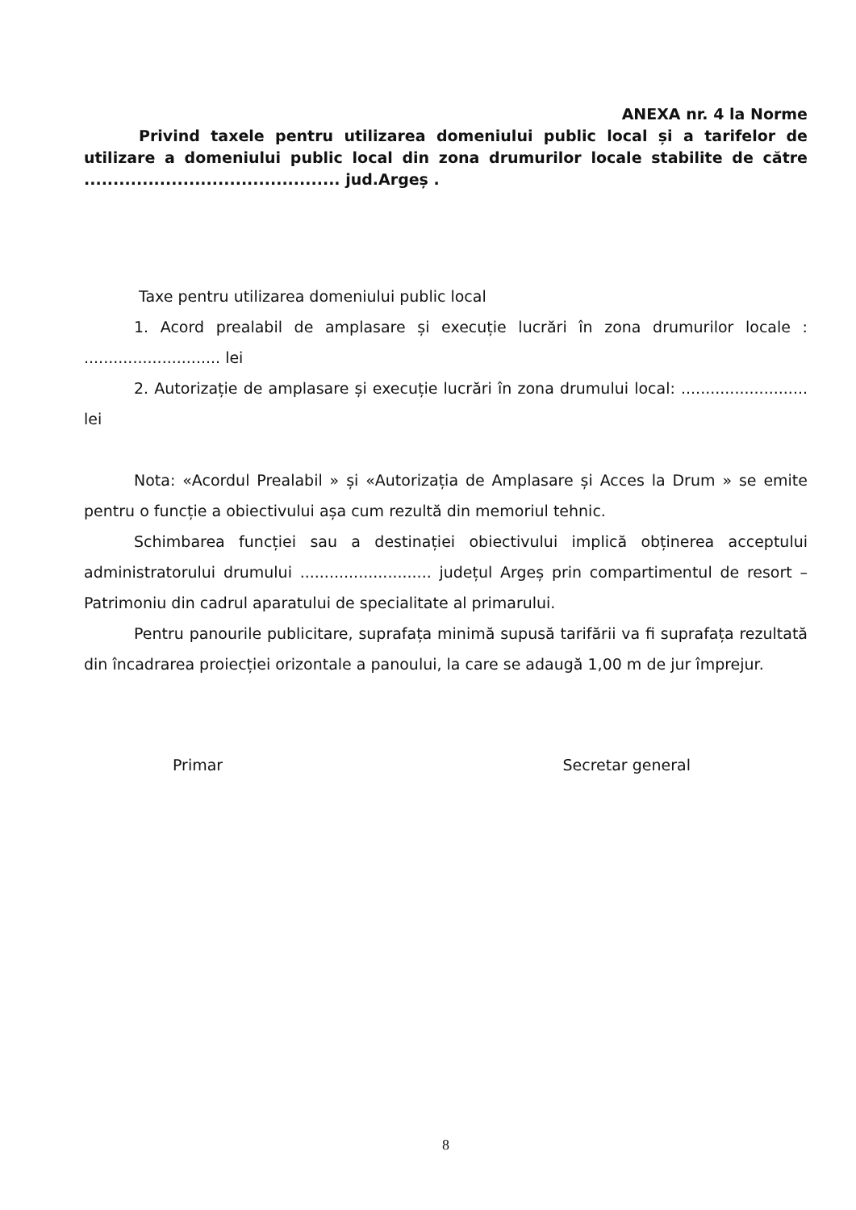ANEXA nr. 4 la Norme
Privind taxele pentru utilizarea domeniului public local și a tarifelor de utilizare a domeniului public local din zona drumurilor locale stabilite de către ............................................ jud.Argeș .
Taxe pentru utilizarea domeniului public local
1. Acord prealabil de amplasare și execuție lucrări în zona drumurilor locale : ............................ lei
2. Autorizație de amplasare și execuție lucrări în zona drumului local: .......................... lei
Nota: «Acordul Prealabil » și «Autorizația de Amplasare și Acces la Drum » se emite pentru o funcție a obiectivului așa cum rezultă din memoriul tehnic.
Schimbarea funcției sau a destinației obiectivului implică obținerea acceptului administratorului drumului ........................... județul Argeș prin compartimentul de resort – Patrimoniu din cadrul aparatului de specialitate al primarului.
Pentru panourile publicitare, suprafața minimă supusă tarifării va fi suprafața rezultată din încadrarea proiecției orizontale a panoului, la care se adaugă 1,00 m de jur împrejur.
Primar Secretar general
8